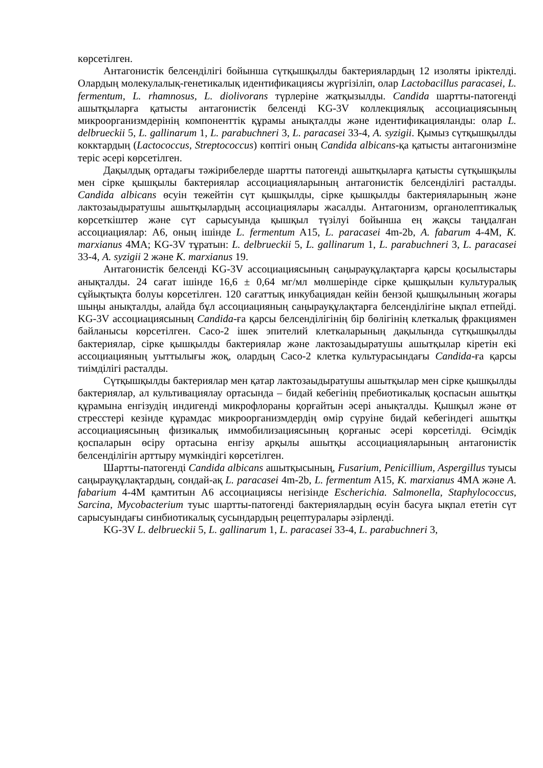көрсетілген.
Антагонистік белсенділігі бойынша сүтқышқылды бактериялардың 12 изоляты іріктелді. Олардың молекулалық-генетикалық идентификациясы жүргізіліп, олар Lactobacillus paracasei, L. fermentum, L. rhamnosus, L. diolivorans түрлеріне жатқызылды. Candida шартты-патогенді ашытқыларға қатысты антагонистік белсенді KG-3V коллекциялық ассоциациясының микроорганизмдерінің компоненттік құрамы анықталды және идентификацияланды: олар L. delbrueckii 5, L. gallinarum 1, L. parabuchneri 3, L. paracasei 33-4, A. syzigii. Қымыз сүтқышқылды кокктардың (Lactococcus, Streptococcus) көптігі оның Candida albicans-қа қатысты антагонизміне теріс әсері көрсетілген.
Дақылдық ортадағы тәжірибелерде шартты патогенді ашытқыларға қатысты сүтқышқылы мен сірке қышқылы бактериялар ассоциацияларының антагонистік белсенділігі расталды. Candida albicans өсуін тежейтін сүт қышқылды, сірке қышқылды бактерияларының және лактозаыдыратушы ашытқылардың ассоциациялары жасалды. Антагонизм, органолептикалық көрсеткіштер және сүт сарысуында қышқыл түзілуі бойынша ең жақсы таңдалған ассоциациялар: А6, оның ішінде L. fermentum A15, L. paracasei 4m-2b, A. fabarum 4-4M, K. marxianus 4MA; KG-3V тұратын: L. delbrueckii 5, L. gallinarum 1, L. parabuchneri 3, L. paracasei 33-4, A. syzigii 2 және K. marxianus 19.
Антагонистік белсенді KG-3V ассоциациясының саңырауқұлақтарға қарсы қосылыстары анықталды. 24 сағат ішінде 16,6 ± 0,64 мг/мл мөлшерінде сірке қышқылын культуралық сұйықтықта болуы көрсетілген. 120 сағаттық инкубациядан кейін бензой қышқылының жоғары шыңы анықталды, алайда бұл ассоциацияның саңырауқұлақтарға белсенділігіне ықпал етпейді. KG-3V ассоциациясының Candida-ға қарсы белсенділігінің бір бөлігінің клеткалық фракциямен байланысы көрсетілген. Caco-2 ішек эпителий клеткаларының дақылында сүтқышқылды бактериялар, сірке қышқылды бактериялар және лактозаыдыратушы ашытқылар кіретін екі ассоциацияның уыттылығы жоқ, олардың Caco-2 клетка культурасындағы Candida-ға қарсы тиімділігі расталды.
Сүтқышқылды бактериялар мен қатар лактозаыдыратушы ашытқылар мен сірке қышқылды бактериялар, ал культивациялау ортасында – бидай кебегінің пребиотикалық қоспасын ашытқы құрамына енгізудің индигенді микрофлораны қорғайтын әсері анықталды. Қышқыл және өт стресстері кезінде құрамдас микроорганизмдердің өмір сүруіне бидай кебегіндегі ашытқы ассоциациясының физикалық иммобилизациясының қорғаныс әсері көрсетілді. Өсімдік қоспаларын өсіру ортасына енгізу арқылы ашытқы ассоциацияларының антагонистік белсенділігін арттыру мүмкіндігі көрсетілген.
Шартты-патогенді Candida albicans ашытқысының, Fusarium, Penicillium, Aspergillus туысы саңырауқұлақтардың, сондай-ақ L. paracasei 4m-2b, L. fermentum A15, K. marxianus 4MA және A. fabarium 4-4M қамтитын А6 ассоциациясы негізінде Escherichia. Salmonella, Staphylococcus, Sarcina, Mycobacterium туыс шартты-патогенді бактериялардың өсуін басуға ықпал ететін сүт сарысуындағы синбиотикалық сусындардың рецептуралары әзірленді.
KG-3V L. delbrueckii 5, L. gallinarum 1, L. paracasei 33-4, L. parabuchneri 3,